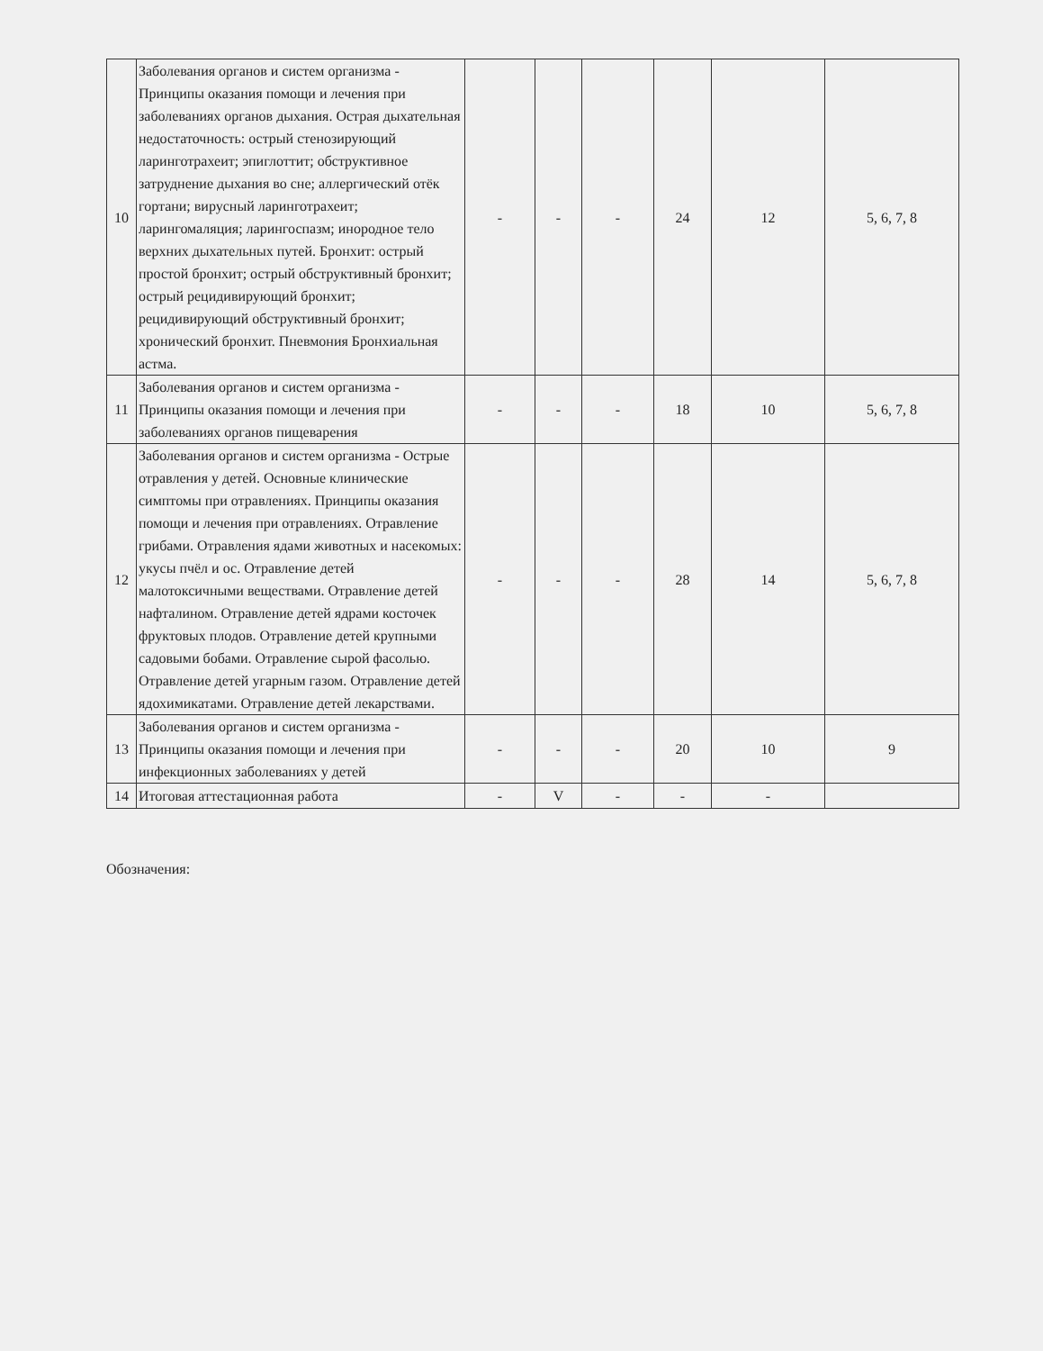| 10 | Заболевания органов и систем организма - Принципы оказания помощи и лечения при заболеваниях органов дыхания. Острая дыхательная недостаточность: острый стенозирующий ларинготрахеит; эпиглоттит; обструктивное затруднение дыхания во сне; аллергический отёк гортани; вирусный ларинготрахеит; ларингомаляция; ларингоспазм; инородное тело верхних дыхательных путей. Бронхит: острый простой бронхит; острый обструктивный бронхит; острый рецидивирующий бронхит; рецидивирующий обструктивный бронхит; хронический бронхит. Пневмония Бронхиальная астма. | - | - | - | 24 | 12 | 5, 6, 7, 8 |
| 11 | Заболевания органов и систем организма - Принципы оказания помощи и лечения при заболеваниях органов пищеварения | - | - | - | 18 | 10 | 5, 6, 7, 8 |
| 12 | Заболевания органов и систем организма - Острые отравления у детей. Основные клинические симптомы при отравлениях. Принципы оказания помощи и лечения при отравлениях. Отравление грибами. Отравления ядами животных и насекомых: укусы пчёл и ос. Отравление детей малотоксичными веществами. Отравление детей нафталином. Отравление детей ядрами косточек фруктовых плодов. Отравление детей крупными садовыми бобами. Отравление сырой фасолью. Отравление детей угарным газом. Отравление детей ядохимикатами. Отравление детей лекарствами. | - | - | - | 28 | 14 | 5, 6, 7, 8 |
| 13 | Заболевания органов и систем организма - Принципы оказания помощи и лечения при инфекционных заболеваниях у детей | - | - | - | 20 | 10 | 9 |
| 14 | Итоговая аттестационная работа | - | V | - | - | - | |
Обозначения: